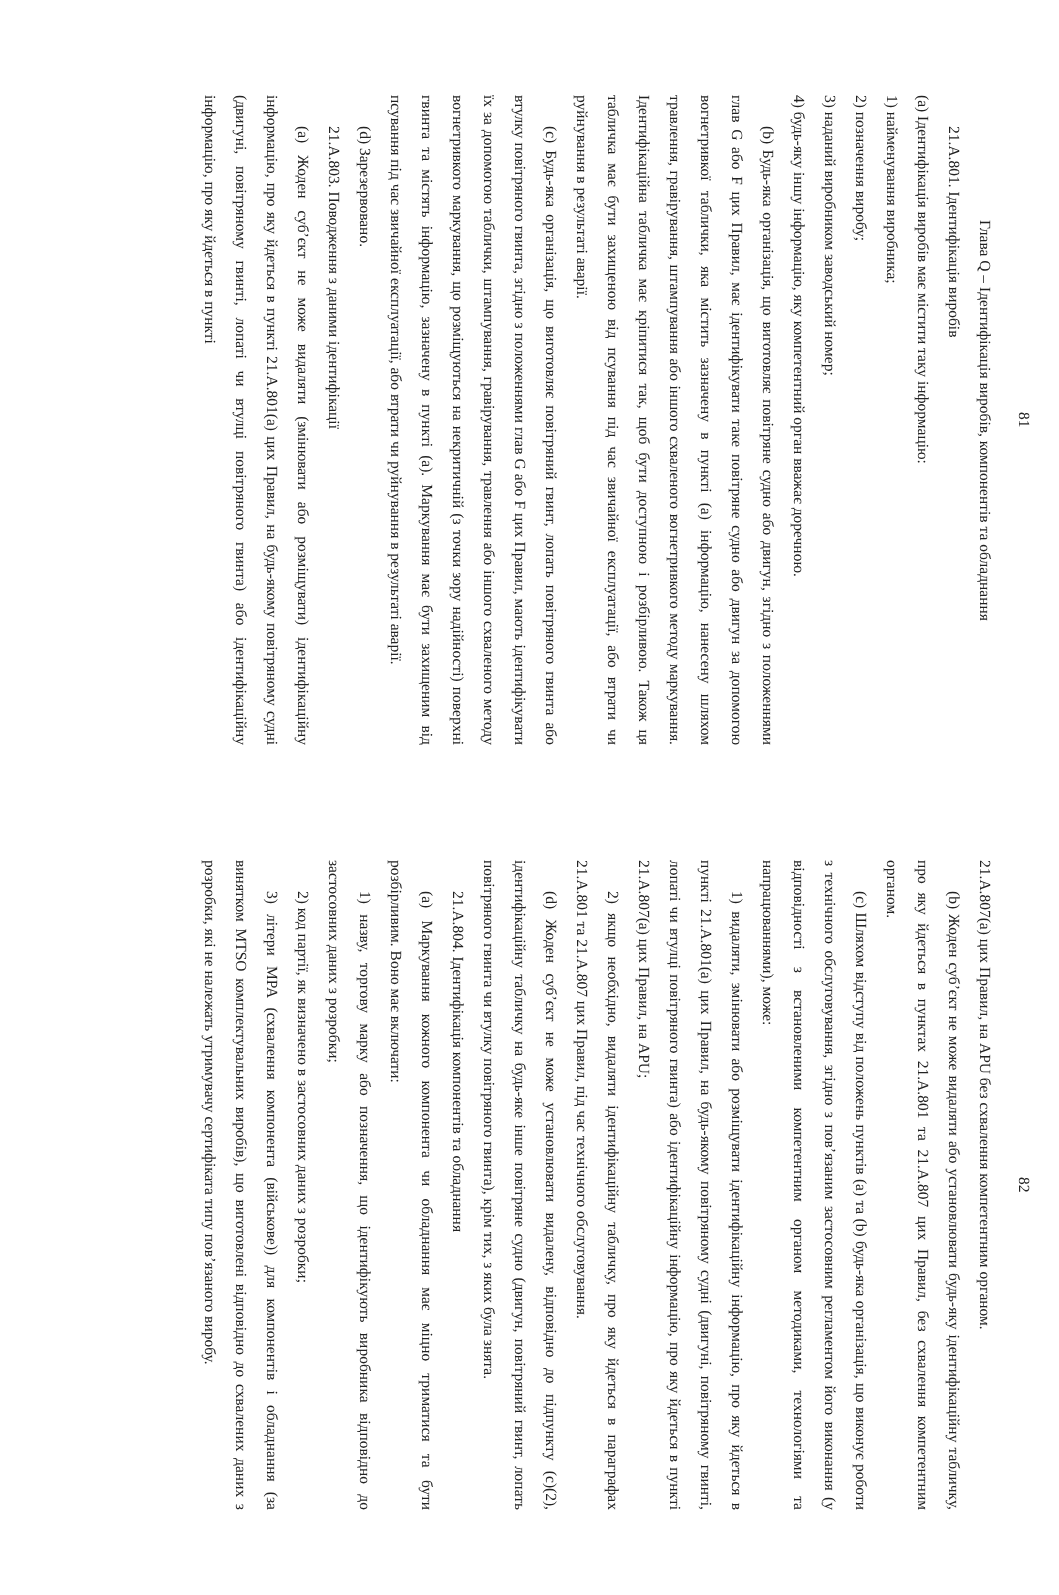81
Глава Q – Ідентифікація виробів, компонентів та обладнання
21.A.801. Ідентифікація виробів
(a) Ідентифікація виробів має містити таку інформацію:
1) найменування виробника;
2) позначення виробу;
3) наданий виробником заводський номер;
4) будь-яку іншу інформацію, яку компетентний орган вважає доречною.
(b) Будь-яка організація, що виготовляє повітряне судно або двигун, згідно з положеннями глав G або F цих Правил, має ідентифікувати таке повітряне судно або двигун за допомогою вогнетривкої таблички, яка містить зазначену в пункті (a) інформацію, нанесену шляхом травлення, гравірування, штампування або іншого схваленого вогнетривкого методу маркування. Ідентифікаційна табличка має кріпитися так, щоб бути доступною і розбірливою. Також ця табличка має бути захищеною від псування під час звичайної експлуатації, або втрати чи руйнування в результаті аварії.
(c) Будь-яка організація, що виготовляє повітряний гвинт, лопать повітряного гвинта або втулку повітряного гвинта, згідно з положеннями глав G або F цих Правил, мають ідентифікувати їх за допомогою таблички, штампування, гравірування, травлення або іншого схваленого методу вогнетривкого маркування, що розміщуються на некритичній (з точки зору надійності) поверхні гвинта та містять інформацію, зазначену в пункті (a). Маркування має бути захищеним від псування під час звичайної експлуатації, або втрати чи руйнування в результаті аварії.
(d) Зарезервовано.
21.A.803. Поводження з даними ідентифікації
(a) Жоден суб’єкт не може видаляти (змінювати або розміщувати) ідентифікаційну інформацію, про яку йдеться в пункті 21.A.801(a) цих Правил, на будь-якому повітряному судні (двигуні, повітряному гвинті, лопаті чи втулці повітряного гвинта) або ідентифікаційну інформацію, про яку йдеться в пункті
82
21.A.807(a) цих Правил, на APU без схвалення компетентним органом.
(b) Жоден суб’єкт не може видаляти або установлювати будь-яку ідентифікаційну табличку, про яку йдеться в пунктах 21.A.801 та 21.A.807 цих Правил, без схвалення компетентним органом.
(c) Шляхом відступу від положень пунктів (a) та (b) будь-яка організація, що виконує роботи з технічного обслуговування, згідно з пов’язаним застосовним регламентом його виконання (у відповідності з встановленими компетентним органом методиками, технологіями та напрацюваннями), може:
1) видаляти, змінювати або розміщувати ідентифікаційну інформацію, про яку йдеться в пункті 21.A.801(a) цих Правил, на будь-якому повітряному судні (двигуні, повітряному гвинті, лопаті чи втулці повітряного гвинта) або ідентифікаційну інформацію, про яку йдеться в пункті 21.A.807(a) цих Правил, на APU;
2) якщо необхідно, видаляти ідентифікаційну табличку, про яку йдеться в параграфах 21.A.801 та 21.A.807 цих Правил, під час технічного обслуговування.
(d) Жоден суб’єкт не може установлювати видалену, відповідно до підпункту (c)(2), ідентифікаційну табличку на будь-яке інше повітряне судно (двигун, повітряний гвинт, лопать повітряного гвинта чи втулку повітряного гвинта), крім тих, з яких була знята.
21.A.804. Ідентифікація компонентів та обладнання
(a) Маркування кожного компонента чи обладнання має міцно триматися та бути розбірливим. Воно має включати:
1) назву, торгову марку або позначення, що ідентифікують виробника відповідно до застосовних даних з розробки;
2) код партії, як визначено в застосовних даних з розробки;
3) літери MPA (схвалення компонента (військове)) для компонентів і обладнання (за винятком MTSO комплектувальних виробів), що виготовлені відповідно до схвалених даних з розробки, які не належать утримувачу сертифіката типу пов’язаного виробу.